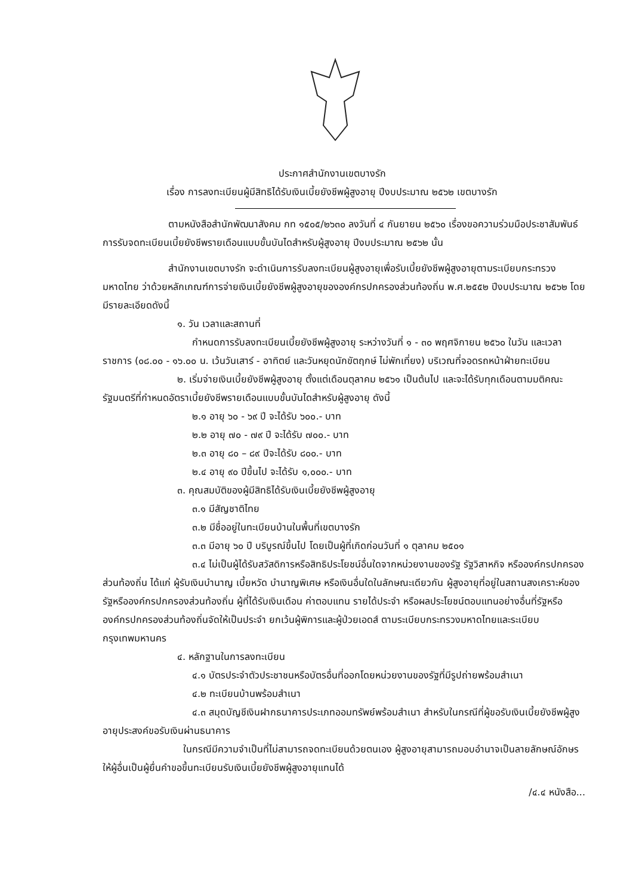ประกาศสำนักงานเขตบางรัก
เรื่อง การลงทะเบียนผู้มีสิทธิได้รับเงินเบี้ยยังชีพผู้สูงอายุ ปีงบประมาณ ๒๕๖๒ เขตบางรัก
ตามหนังสือสำนักพัฒนาสังคม กท ๑๕๐๕/๒๖๓๐ ลงวันที่ ๔ กันยายน ๒๕๖๐ เรื่องขอความร่วมมือประชาสัมพันธ์การรับจดทะเบียนเบี้ยยังชีพรายเดือนแบบขั้นบันไดสำหรับผู้สูงอายุ ปีงบประมาณ ๒๕๖๒ นั้น
สำนักงานเขตบางรัก จะดำเนินการรับลงทะเบียนผู้สูงอายุเพื่อรับเบี้ยยังชีพผู้สูงอายุตามระเบียบกระทรวงมหาดไทย ว่าด้วยหลักเกณฑ์การจ่ายเงินเบี้ยยังชีพผู้สูงอายุขององค์กรปกครองส่วนท้องถิ่น พ.ศ.๒๕๕๒ ปีงบประมาณ ๒๕๖๒ โดยมีรายละเอียดดังนี้
๑. วัน เวลาและสถานที่
กำหนดการรับลงทะเบียนเบี้ยยังชีพผู้สูงอายุ ระหว่างวันที่ ๑ - ๓๐ พฤศจิกายน ๒๕๖๐ ในวัน และเวลาราชการ (๐๘.๐๐ - ๑๖.๐๐ น. เว้นวันเสาร์ - อาทิตย์ และวันหยุดนักขัตฤกษ์ ไม่พักเที่ยง) บริเวณที่จอดรถหน้าฝ่ายทะเบียน
๒. เริ่มจ่ายเงินเบี้ยยังชีพผู้สูงอายุ ตั้งแต่เดือนตุลาคม ๒๕๖๑ เป็นต้นไป และจะได้รับทุกเดือนตามมติคณะรัฐมนตรีที่กำหนดอัตราเบี้ยยังชีพรายเดือนแบบขั้นบันไดสำหรับผู้สูงอายุ ดังนี้
๒.๑ อายุ ๖๐ - ๖๙ ปี จะได้รับ ๖๐๐.- บาท
๒.๒ อายุ ๗๐ - ๗๙ ปี จะได้รับ ๗๐๐.- บาท
๒.๓ อายุ ๘๐ – ๘๙ ปีจะได้รับ ๘๐๐.- บาท
๒.๔ อายุ ๙๐ ปีขึ้นไป จะได้รับ ๑,๐๐๐.- บาท
๓. คุณสมบัติของผู้มีสิทธิได้รับเงินเบี้ยยังชีพผู้สูงอายุ
๓.๑ มีสัญชาติไทย
๓.๒ มีชื่ออยู่ในทะเบียนบ้านในพื้นที่เขตบางรัก
๓.๓ มีอายุ ๖๐ ปี บริบูรณ์ขึ้นไป โดยเป็นผู้ที่เกิดก่อนวันที่ ๑ ตุลาคม ๒๕๐๑
๓.๔ ไม่เป็นผู้ได้รับสวัสดิการหรือสิทธิประโยชน์อื่นใดจากหน่วยงานของรัฐ รัฐวิสาหกิจ หรือองค์กรปกครองส่วนท้องถิ่น ได้แก่ ผู้รับเงินบำนาญ เบี้ยหวัด บำนาญพิเศษ หรือเงินอื่นใดในลักษณะเดียวกัน ผู้สูงอายุที่อยู่ในสถานสงเคราะห์ของรัฐหรือองค์กรปกครองส่วนท้องถิ่น ผู้ที่ได้รับเงินเดือน ค่าตอบแทน รายได้ประจำ หรือผลประโยชน์ตอบแทนอย่างอื่นที่รัฐหรือองค์กรปกครองส่วนท้องถิ่นจัดให้เป็นประจำ ยกเว้นผู้พิการและผู้ป่วยเอดส์ ตามระเบียบกระทรวงมหาดไทยและระเบียบกรุงเทพมหานคร
๔. หลักฐานในการลงทะเบียน
๔.๑ บัตรประจำตัวประชาชนหรือบัตรอื่นที่ออกโดยหน่วยงานของรัฐที่มีรูปถ่ายพร้อมสำเนา
๔.๒ ทะเบียนบ้านพร้อมสำเนา
๔.๓ สมุดบัญชีเงินฝากธนาคารประเภทออมทรัพย์พร้อมสำเนา สำหรับในกรณีที่ผู้ขอรับเงินเบี้ยยังชีพผู้สูงอายุประสงค์ขอรับเงินผ่านธนาคาร
ในกรณีมีความจำเป็นที่ไม่สามารถจดทะเบียนด้วยตนเอง ผู้สูงอายุสามารถมอบอำนาจเป็นลายลักษณ์อักษรให้ผู้อื่นเป็นผู้ยื่นคำขอขึ้นทะเบียนรับเงินเบี้ยยังชีพผู้สูงอายุแทนได้
/๔.๔ หนังสือ...